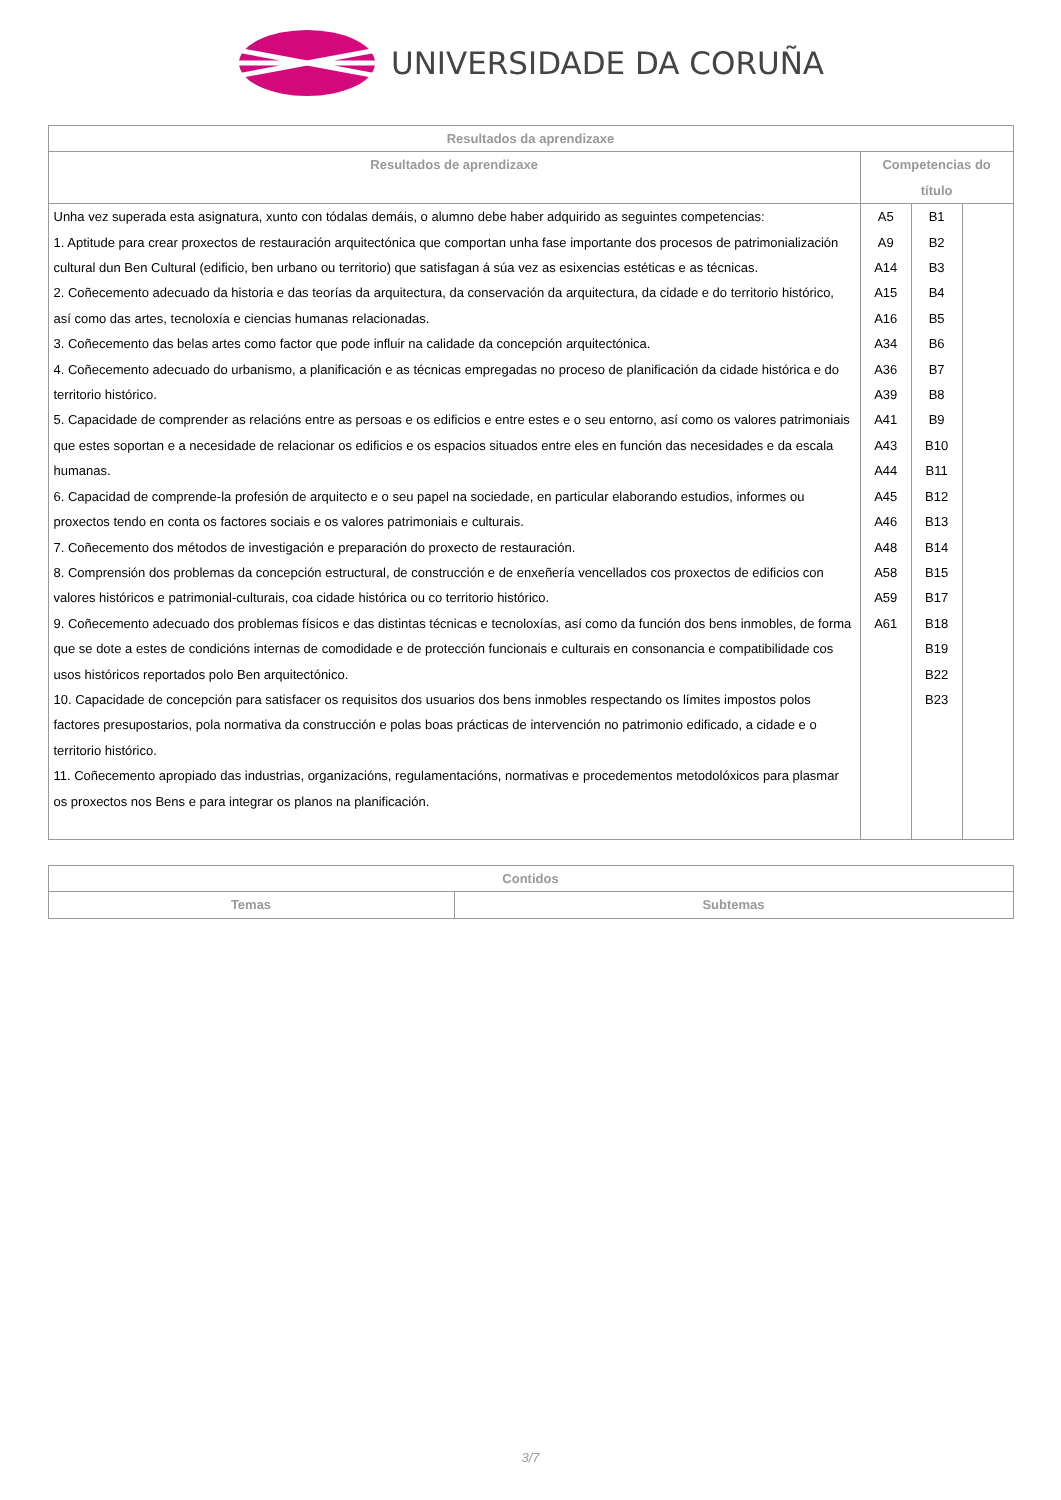UNIVERSIDADE DA CORUÑA
| Resultados da aprendizaxe | | | |
| --- | --- | --- | --- |
| Resultados de aprendizaxe | Competencias do título | | |
| Unha vez superada esta asignatura, xunto con tódalas demáis, o alumno debe haber adquirido as seguintes competencias: 1. Aptitude para crear proxectos de restauración arquitectónica que comportan unha fase importante dos procesos de patrimonialización cultural dun Ben Cultural (edificio, ben urbano ou territorio) que satisfagan á súa vez as esixencias estéticas e as técnicas. 2. Coñecemento adecuado da historia e das teorías da arquitectura, da conservación da arquitectura, da cidade e do territorio histórico, así como das artes, tecnoloxía e ciencias humanas relacionadas. 3. Coñecemento das belas artes como factor que pode influir na calidade da concepción arquitectónica. 4. Coñecemento adecuado do urbanismo, a planificación e as técnicas empregadas no proceso de planificación da cidade histórica e do territorio histórico. 5. Capacidade de comprender as relacións entre as persoas e os edificios e entre estes e o seu entorno, así como os valores patrimoniais que estes soportan e a necesidade de relacionar os edificios e os espacios situados entre eles en función das necesidades e da escala humanas. 6. Capacidad de comprende-la profesión de arquitecto e o seu papel na sociedade, en particular elaborando estudios, informes ou proxectos tendo en conta os factores sociais e os valores patrimoniais e culturais. 7. Coñecemento dos métodos de investigación e preparación do proxecto de restauración. 8. Comprensión dos problemas da concepción estructural, de construcción e de enxeñería vencellados cos proxectos de edificios con valores históricos e patrimonial-culturais, coa cidade histórica ou co territorio histórico. 9. Coñecemento adecuado dos problemas físicos e das distintas técnicas e tecnoloxías, así como da función dos bens inmobles, de forma que se dote a estes de condicións internas de comodidade e de protección funcionais e culturais en consonancia e compatibilidade cos usos históricos reportados polo Ben arquitectónico. 10. Capacidade de concepción para satisfacer os requisitos dos usuarios dos bens inmobles respectando os límites impostos polos factores presupostarios, pola normativa da construcción e polas boas prácticas de intervención no patrimonio edificado, a cidade e o territorio histórico. 11. Coñecemento apropiado das industrias, organizacións, regulamentacións, normativas e procedementos metodolóxicos para plasmar os proxectos nos Bens e para integrar os planos na planificación. | A5 A9 A14 A15 A16 A34 A36 A39 A41 A43 A44 A45 A46 A48 A58 A59 A61 | B1 B2 B3 B4 B5 B6 B7 B8 B9 B10 B11 B12 B13 B14 B15 B17 B18 B19 B22 B23 | |
| Contidos | |
| --- | --- |
| Temas | Subtemas |
3/7